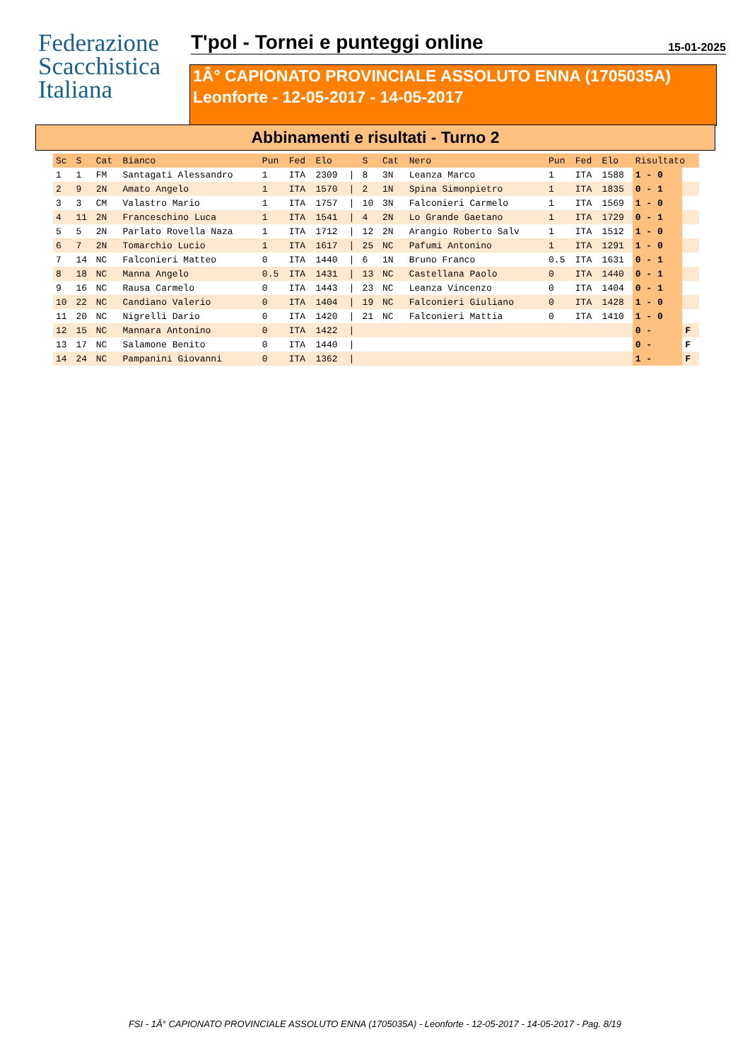Federazione
Scacchistica
Italiana
T'pol - Tornei e punteggi online
15-01-2025
1Â° CAPIONATO PROVINCIALE ASSOLUTO ENNA (1705035A)
Leonforte - 12-05-2017 - 14-05-2017
Abbinamenti e risultati - Turno 2
| Sc | S | Cat | Bianco | Pun | Fed | Elo | | S | Cat | Nero | Pun | Fed | Elo | Risultato | |
| --- | --- | --- | --- | --- | --- | --- | --- | --- | --- | --- | --- | --- | --- | --- | --- |
| 1 | 1 | FM | Santagati Alessandro | 1 | ITA | 2309 | / | 8 | 3N | Leanza Marco | 1 | ITA | 1588 | 1 - 0 | |
| 2 | 9 | 2N | Amato Angelo | 1 | ITA | 1570 | / | 2 | 1N | Spina Simonpietro | 1 | ITA | 1835 | 0 - 1 | |
| 3 | 3 | CM | Valastro Mario | 1 | ITA | 1757 | / | 10 | 3N | Falconieri Carmelo | 1 | ITA | 1569 | 1 - 0 | |
| 4 | 11 | 2N | Franceschino Luca | 1 | ITA | 1541 | / | 4 | 2N | Lo Grande Gaetano | 1 | ITA | 1729 | 0 - 1 | |
| 5 | 5 | 2N | Parlato Rovella Naza | 1 | ITA | 1712 | / | 12 | 2N | Arangio Roberto Salv | 1 | ITA | 1512 | 1 - 0 | |
| 6 | 7 | 2N | Tomarchio Lucio | 1 | ITA | 1617 | / | 25 | NC | Pafumi Antonino | 1 | ITA | 1291 | 1 - 0 | |
| 7 | 14 | NC | Falconieri Matteo | 0 | ITA | 1440 | / | 6 | 1N | Bruno Franco | 0.5 | ITA | 1631 | 0 - 1 | |
| 8 | 18 | NC | Manna Angelo | 0.5 | ITA | 1431 | / | 13 | NC | Castellana Paolo | 0 | ITA | 1440 | 0 - 1 | |
| 9 | 16 | NC | Rausa Carmelo | 0 | ITA | 1443 | / | 23 | NC | Leanza Vincenzo | 0 | ITA | 1404 | 0 - 1 | |
| 10 | 22 | NC | Candiano Valerio | 0 | ITA | 1404 | / | 19 | NC | Falconieri Giuliano | 0 | ITA | 1428 | 1 - 0 | |
| 11 | 20 | NC | Nigrelli Dario | 0 | ITA | 1420 | / | 21 | NC | Falconieri Mattia | 0 | ITA | 1410 | 1 - 0 | |
| 12 | 15 | NC | Mannara Antonino | 0 | ITA | 1422 | / | | | | | | | 0 - | F |
| 13 | 17 | NC | Salamone Benito | 0 | ITA | 1440 | / | | | | | | | 0 - | F |
| 14 | 24 | NC | Pampanini Giovanni | 0 | ITA | 1362 | / | | | | | | | 1 - | F |
FSI - 1Â° CAPIONATO PROVINCIALE ASSOLUTO ENNA (1705035A) - Leonforte - 12-05-2017 - 14-05-2017 - Pag. 8/19